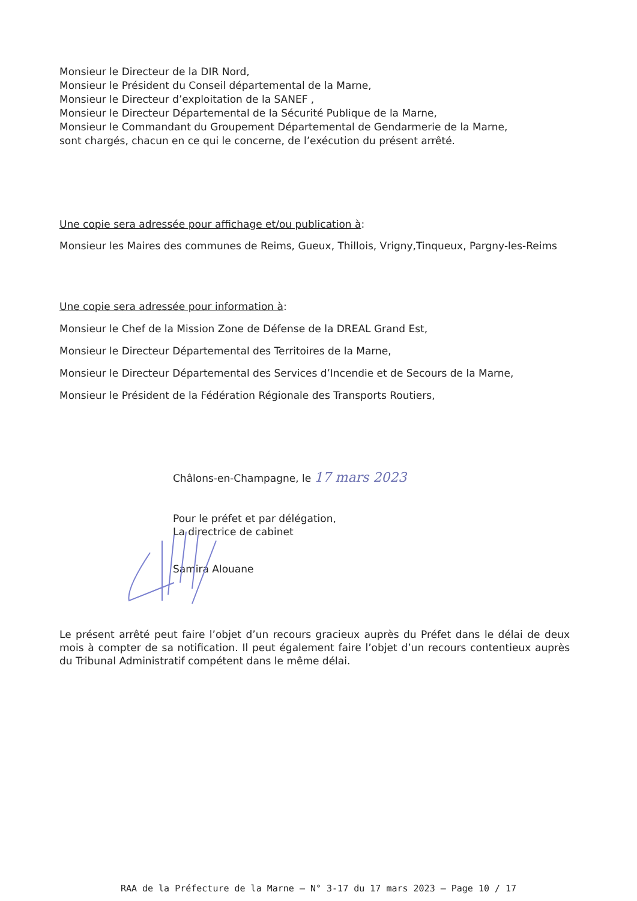Monsieur le Directeur de la DIR Nord,
Monsieur le Président du Conseil départemental de la Marne,
Monsieur le Directeur d’exploitation de la SANEF ,
Monsieur le Directeur Départemental de la Sécurité Publique de la Marne,
Monsieur le Commandant du Groupement Départemental de Gendarmerie de la Marne,
sont chargés, chacun en ce qui le concerne, de l’exécution du présent arrêté.
Une copie sera adressée pour affichage et/ou publication à:
Monsieur les Maires des communes de Reims, Gueux, Thillois, Vrigny,Tinqueux, Pargny-les-Reims
Une copie sera adressée pour information à:
Monsieur le Chef de la Mission Zone de Défense de la DREAL Grand Est,
Monsieur le Directeur Départemental des Territoires de la Marne,
Monsieur le Directeur Départemental des Services d’Incendie et de Secours de la Marne,
Monsieur le Président de la Fédération Régionale des Transports Routiers,
Châlons-en-Champagne, le 17 mars 2023
Pour le préfet et par délégation,
La directrice de cabinet
Samira Alouane
Le présent arrêté peut faire l’objet d’un recours gracieux auprès du Préfet dans le délai de deux mois à compter de sa notification. Il peut également faire l’objet d’un recours contentieux auprès du Tribunal Administratif compétent dans le même délai.
RAA de la Préfecture de la Marne – N° 3-17 du 17 mars 2023 – Page 10 / 17